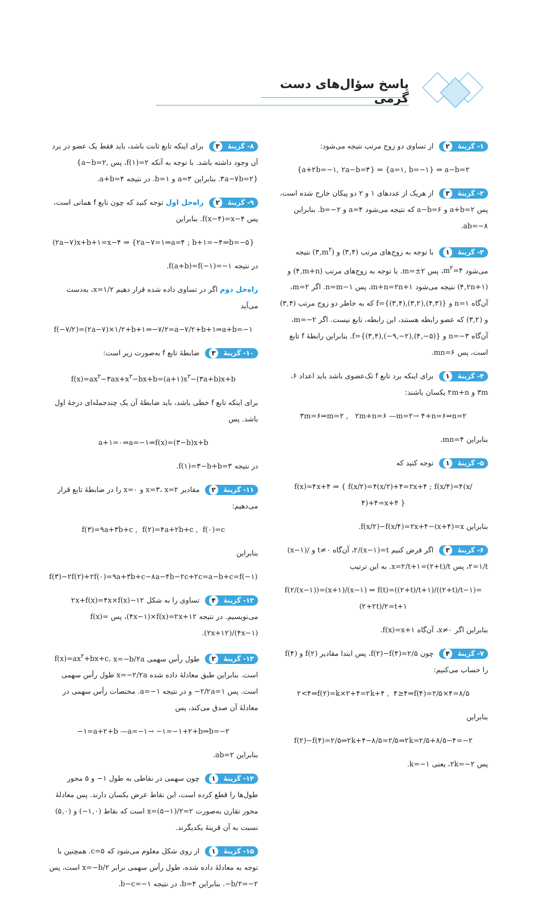پاسخ سؤال‌های دست گرمی
۱- گزینهٔ ۲ از تساوی دو زوج مرتب نتیجه می‌شود:
{a+۲b=−۱, ۲a−b=۳} ⇒ {a=۱, b=−۱} ⇒ a−b=۲
۲- گزینهٔ ۳ از هریک از عددهای ۱ و ۲ دو پیکان خارج شده است، پس a+b=۲ و a−b=۶ که نتیجه می‌شود a=۴ و b=−۲. بنابراین ab=−۸.
۳- گزینهٔ ۱ با توجه به زوج‌های مرتب (۳,۴) و (۳,m<sup>۲</sup>) نتیجه می‌شود m<sup>۲</sup>=۴، پس m=±۲. با توجه به زوج‌های مرتب (۴,m+n) و (۴,۲n+۱) نتیجه می‌شود m+n=۲n+۱، پس n=m−۱. اگر m=۲، آن‌گاه n=۱ و f={(۳,۴),(۳,۲),(۴,۳)} که به خاطر دو زوج مرتب (۳,۴) و (۳,۲) که عضو رابطه هستند، این رابطه، تابع نیست. اگر m=−۲، آن‌گاه n=−۳ و f={(۳,۴),(−۹,−۲),(۴,−۵)}. بنابراین رابطهٔ f تابع است، پس mn=۶.
۴- گزینهٔ ۱ برای اینکه برد تابع f تک‌عضوی باشد باید اعداد ۶، ۳m و ۲m+n یکسان باشند:
۳m=۶⇒m=۲ , ۲m+n=۶ —m=۲→ ۴+n=۶⇒n=۲
بنابراین mn=۴.
۵- گزینهٔ ۱ توجه کنید که
f(x)=۴x+۴ ⇒ { f(x/۲)=۴(x/۲)+۴=۲x+۴ ; f(x/۴)=۴(x/۴)+۴=x+۴ }
بنابراین f(x/۲)−f(x/۴)=۲x+۴−(x+۴)=x.
۶- گزینهٔ ۳ اگر فرض کنیم ۲/(x−۱)=t، آن‌گاه t≠۰ و (x−۱)/۲=۱/t، پس x=۲/t+۱=(۲+t)/t. به این ترتیب
f(۲/(x−۱))=(x+۱)/(x−۱) ⇒ f(t)=((۲+t)/t+۱)/((۲+t)/t−۱)=(۲+۲t)/۲=t+۱
بنابراین اگر x≠۰، آن‌گاه f(x)=x+۱.
۷- گزینهٔ ۴ چون f(۲)−f(۴)=۲/۵، پس ابتدا مقادیر f(۲) و f(۴) را حساب می‌کنیم:
۲<۴⇒f(۲)=k×۲+۴=۲k+۴ , ۴≥۴⇒f(۴)=۲/۵×۴=۸/۵
بنابراین
f(۲)−f(۴)=۲/۵⇒۲k+۴−۸/۵=۲/۵⇒۲k=۲/۵+۸/۵−۴=−۲
پس ۲k=−۲، یعنی k=−۱.
۸- گزینهٔ ۳ برای اینکه تابع ثابت باشد، باید فقط یک عضو در برد آن وجود داشته باشد. با توجه به آنکه f(۱)=۲، پس {a−b=۲, ۳a−۷b=۲}. بنابراین a=۳ و b=۱. در نتیجه a+b=۴.
۹- گزینهٔ ۲ راه‌حل اول توجه کنید که چون تابع f همانی است، پس f(x−۴)=x−۴. بنابراین
(۲a−۷)x+b+۱=x−۴ ⇒ {۲a−۷=۱⇒a=۴ ; b+۱=−۴⇒b=−۵}
در نتیجه f(a+b)=f(−۱)=−۱.
راه‌حل دوم اگر در تساوی داده شده قرار دهیم x=۱/۲، به‌دست می‌آید
f(−۷/۲)=(۲a−۷)×۱/۲+b+۱⇒−۷/۲=a−۷/۲+b+۱⇒a+b=−۱
۱۰- گزینهٔ ۳ ضابطهٔ تابع f به‌صورت زیر است:
f(x)=ax<sup>۲</sup>−۳ax+x<sup>۲</sup>−bx+b=(a+۱)x<sup>۲</sup>−(۳a+b)x+b
برای اینکه تابع f خطی باشد، باید ضابطهٔ آن یک چندجمله‌ای درجهٔ اول باشد. پس
a+۱=۰⇒a=−۱⇒f(x)=(۳−b)x+b
در نتیجه f(۱)=۳−b+b=۳.
۱۱- گزینهٔ ۲ مقادیر x=۳، x=۲ و x=۰ را در ضابطهٔ تابع قرار می‌دهیم:
f(۳)=۹a+۳b+c , f(۲)=۴a+۲b+c , f(۰)=c
بنابراین
f(۳)−۲f(۲)+۲f(۰)=۹a+۳b+c−۸a−۴b−۲c+۲c=a−b+c=f(−۱)
۱۲- گزینهٔ ۴ تساوی را به شکل ۲x+f(x)=۴x×f(x)−۱۲ می‌نویسیم. در نتیجه (۴x−۱)×f(x)=۲x+۱۲، پس f(x)=(۲x+۱۲)/(۴x−۱).
۱۳- گزینهٔ ۲ طول رأس سهمی f(x)=ax<sup>۲</sup>+bx+c، x=−b/۲a است. بنابراین طبق معادلهٔ داده شده x=−۲/۲a طول رأس سهمی است. پس −۲/۲a=۱ و در نتیجه a=−۱. مختصات رأس سهمی در معادلهٔ آن صدق می‌کند، پس
−۱=a+۲+b —a=−۱→ −۱=−۱+۲+b⇒b=−۲
بنابراین ab=۲.
۱۴- گزینهٔ ۱ چون سهمی در نقاطی به طول ۱− و ۵ محور طول‌ها را قطع کرده است، این نقاط عرض یکسان دارند. پس معادلهٔ محور تقارن به‌صورت x=(۵−۱)/۲=۲ است که نقاط (−۱,۰) و (۵,۰) نسبت به آن قرینهٔ یکدیگرند.
۱۵- گزینهٔ ۱ از روی شکل معلوم می‌شود که c=۵. همچنین با توجه به معادلهٔ داده شده، طول رأس سهمی برابر x=−b/۲ است، پس −b/۲=−۲. بنابراین b=۴، در نتیجه b−c=−۱.